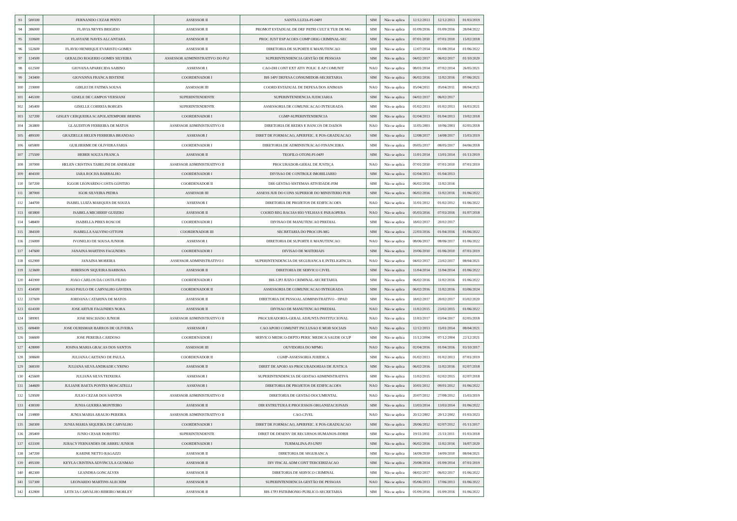| 93 | 500100 | FERNANDO CEZAR PINTO | ASSESSOR II | SANTA LUZIA-PJ-04PJ | SIM | Não se aplica | 12/12/2013 | 12/12/2013 | 01/03/2019 |
| 94 | 386000 | FLAVIA NEVES BRIGIDO | ASSESSOR II | PROMOT ESTADUAL DE DEF PATRI CULT E TUR DE MG | SIM | Não se aplica | 01/09/2016 | 01/09/2016 | 28/04/2022 |
| 95 | 310600 | FLAVIANE NAVES ALCANTARA | ASSESSOR II | PROC JUST ESP ACOES COMP ORIG CRIMINAL-SEC | SIM | Não se aplica | 07/01/2010 | 07/01/2010 | 15/02/2018 |
| 96 | 552600 | FLAVIO HENRIQUE EVARISTO GOMES | ASSESSOR II | DIRETORIA DE SUPORTE E MANUTENCAO | SIM | Não se aplica | 12/07/2014 | 01/08/2014 | 01/06/2022 |
| 97 | 124500 | GERALDO ROGERIO GOMES SILVEIRA | ASSESSOR ADMINISTRATIVO DO PGJ | SUPERINTENDENCIA GESTÃO DE PESSOAS | SIM | Não se aplica | 04/02/2017 | 06/02/2017 | 01/10/2020 |
| 98 | 612500 | GIOVANA APARECIDA SABINO | ASSESSOR I | CAO-DH CONT EXT ATIV POLIC E AP COMUNIT | NAO | Não se aplica | 08/01/2014 | 07/02/2014 | 26/05/2021 |
| 99 | 243400 | GIOVANNA FRANCA BISTENE | COORDENADOR I | BH-14PJ DEFESA CONSUMIDOR-SECRETARIA | SIM | Não se aplica | 06/02/2016 | 11/02/2016 | 07/06/2021 |
| 100 | 219000 | GIRLEI DE FATIMA SOUSA | ASSESSOR III | COORD ESTADUAL DE DEFESA DOS ANIMAIS | NAO | Não se aplica | 05/04/2011 | 05/04/2011 | 08/04/2021 |
| 101 | 445100 | GISELE DE CAMPOS VERSIANI | SUPERINTENDENTE | SUPERINTENDENCIA JUDICIARIA | SIM | Não se aplica | 04/02/2017 | 06/02/2017 | |
| 102 | 345400 | GISELLE CORREIA BORGES | SUPERINTENDENTE | ASSESSORIA DE COMUNICACAO INTEGRADA | SIM | Não se aplica | 01/02/2013 | 01/02/2013 | 16/03/2021 |
| 103 | 327200 | GISLEY CERQUEIRA SCAPOLATEMPORE BERNIS | COORDENADOR I | CGMP-SUPERINTENDENCIA | SIM | Não se aplica | 02/04/2013 | 01/04/2013 | 19/02/2018 |
| 104 | 263800 | GLAUDITON FERREIRA DE MATOS | ASSESSOR ADMINISTRATIVO II | DIRETORIA DE REDES E BANCOS DE DADOS | NAO | Não se aplica | 31/05/2003 | 10/06/2003 | 02/05/2018 |
| 105 | 489100 | GRAZIELLE HELEN FERREIRA BRANDAO | ASSESSOR I | DIRET DE FORMACAO, APERFEIC. E POS-GRADUACAO | SIM | Não se aplica | 12/08/2017 | 14/08/2017 | 15/03/2019 |
| 106 | 605800 | GUILHERME DE OLIVEIRA FARIA | COORDENADOR I | DIRETORIA DE ADMINISTRACAO FINANCEIRA | SIM | Não se aplica | 09/05/2017 | 08/05/2017 | 04/06/2018 |
| 107 | 275500 | HEBER SOUZA FRANCA | ASSESSOR II | TEOFILO OTONI-PJ-04PJ | SIM | Não se aplica | 11/01/2014 | 13/01/2014 | 01/11/2019 |
| 108 | 397000 | HELEN CRISTINA TABELINI DE ANDRADE | ASSESSOR ADMINISTRATIVO II | PROCURADOR-GERAL DE JUSTIÇA | NAO | Não se aplica | 07/01/2010 | 07/01/2010 | 07/01/2019 |
| 109 | 404100 | IARA ROCHA BARBALHO | COORDENADOR I | DIVISAO DE CONTROLE IMOBILIARIO | SIM | Não se aplica | 02/04/2013 | 01/04/2013 | |
| 110 | 507200 | IGGOR LEONARDO COSTA GONTIJO | COORDENADOR II | DIR GESTAO SISTEMAS ATIVIDADE-FIM | SIM | Não se aplica | 06/02/2016 | 11/02/2016 | |
| 111 | 387000 | IGOR SILVEIRA PEDRA | ASSESSOR III | ASSESS JUR DO CONS SUPERIOR DO MINISTERIO PUB | SIM | Não se aplica | 06/02/2016 | 11/02/2016 | 01/06/2022 |
| 112 | 344700 | ISABEL LUIZA MARQUES DE SOUZA | ASSESSOR I | DIRETORIA DE PROJETOS DE EDIFICACOES | NAO | Não se aplica | 31/01/2012 | 01/02/2012 | 01/06/2022 |
| 113 | 603800 | ISABELA MICHERIF GUDZIKI | ASSESSOR II | COORD REG BACIAS RIO VELHAS E PARAOPEBA | NAO | Não se aplica | 05/03/2016 | 07/03/2016 | 01/07/2018 |
| 114 | 548400 | ISABELLA PIRES ROSCOE | COORDENADOR I | DIVISAO DE MANUTENCAO PREDIAL | SIM | Não se aplica | 18/02/2017 | 20/02/2017 | |
| 115 | 384100 | ISABELLA SALVINO OTTONI | COORDENADOR III | SECRETARIA DO PROCON-MG | SIM | Não se aplica | 22/03/2016 | 01/04/2016 | 01/06/2022 |
| 116 | 216000 | IVONELIO DE SOUSA JUNIOR | ASSESSOR I | DIRETORIA DE SUPORTE E MANUTENCAO | NAO | Não se aplica | 08/06/2017 | 08/06/2017 | 01/06/2022 |
| 117 | 147600 | JANAINA MARTINS FAGUNDES | COORDENADOR I | DIVISAO DE MATERIAIS | SIM | Não se aplica | 19/06/2010 | 01/06/2010 | 07/01/2019 |
| 118 | 652900 | JANAINA MOREIRA | ASSESSOR ADMINISTRATIVO I | SUPERINTENDENCIA DE SEGURANCA E INTELIGENCIA | NAO | Não se aplica | 04/02/2017 | 23/02/2017 | 08/04/2021 |
| 119 | 323600 | JEBERSON SIQUEIRA BARBOSA | ASSESSOR II | DIRETORIA DE SERVICO CIVEL | SIM | Não se aplica | 11/04/2014 | 11/04/2014 | 01/06/2022 |
| 120 | 441900 | JOAO CARLOS DA COSTA FILHO | COORDENADOR I | BH-12PJ JUIZO CRIMINAL-SECRETARIA | SIM | Não se aplica | 06/02/2016 | 11/02/2016 | 01/06/2022 |
| 121 | 434500 | JOAO PAULO DE CARVALHO GAVIDIA | COORDENADOR II | ASSESSORIA DE COMUNICACAO INTEGRADA | SIM | Não se aplica | 06/02/2016 | 11/02/2016 | 03/06/2024 |
| 122 | 337600 | JORDANA CATARINA DE MATOS | ASSESSOR II | DIRETORIA DE PESSOAL ADMINISTRATIVO - DPAD | SIM | Não se aplica | 18/02/2017 | 20/02/2017 | 03/02/2020 |
| 123 | 614100 | JOSE ARTUR FAGUNDES NORA | ASSESSOR II | DIVISAO DE MANUTENCAO PREDIAL | NAO | Não se aplica | 11/02/2015 | 23/02/2015 | 01/06/2022 |
| 124 | 589901 | JOSE MACHADO JUNIOR | ASSESSOR ADMINISTRATIVO II | PROCURADORIA-GERAL ADJUNTA INSTITUCIONAL | NAO | Não se aplica | 11/03/2017 | 03/04/2017 | 02/05/2018 |
| 125 | 608400 | JOSE OURISMAR BARROS DE OLIVEIRA | ASSESSOR I | CAO APOIO COMUNIT INCLUSAO E MOB SOCIAIS | NAO | Não se aplica | 12/12/2013 | 15/01/2014 | 08/04/2021 |
| 126 | 166600 | JOSE PEREIRA CARDOSO | COORDENADOR I | SERVICO MEDICO-DEPTO PERIC MEDICA SAUDE OCUP | SIM | Não se aplica | 11/12/2004 | 07/12/2004 | 22/12/2021 |
| 127 | 428000 | JOSINA MARIA GRACAS DOS SANTOS | ASSESSOR III | OUVIDORIA DO MPMG | NAO | Não se aplica | 02/04/2016 | 01/04/2016 | 03/10/2017 |
| 128 | 308600 | JULIANA CAETANO DE PAULA | COORDENADOR II | CGMP-ASSESSORIA JURIDICA | SIM | Não se aplica | 01/02/2013 | 01/02/2013 | 07/01/2019 |
| 129 | 368100 | JULIANA SILVA ANDRADE CYRINO | ASSESSOR II | DIRET DE APOIO AS PROCURADORIAS DE JUSTICA | SIM | Não se aplica | 06/02/2016 | 11/02/2016 | 02/07/2018 |
| 130 | 425600 | JULIANA SILVA TEIXEIRA | ASSESSOR I | SUPERINTENDENCIA DE GESTAO ADMINISTRATIVA | SIM | Não se aplica | 11/02/2015 | 02/02/2015 | 02/07/2018 |
| 131 | 344600 | JULIANE BAETA PONTES MOSCATELLI | ASSESSOR I | DIRETORIA DE PROJETOS DE EDIFICACOES | NAO | Não se aplica | 10/01/2012 | 09/01/2012 | 01/06/2022 |
| 132 | 529500 | JULIO CEZAR DOS SANTOS | ASSESSOR ADMINISTRATIVO II | DIRETORIA DE GESTAO DOCUMENTAL | NAO | Não se aplica | 20/07/2012 | 27/08/2012 | 15/03/2019 |
| 133 | 438100 | JUNIA GUERRA MONTEIRO | ASSESSOR II | DIR ESTRUTURA E PROCESSOS ORGANIZACIONAIS | SIM | Não se aplica | 13/03/2014 | 13/03/2014 | 01/06/2022 |
| 134 | 219800 | JUNIA MARIA ARAUJO PEREIRA | ASSESSOR ADMINISTRATIVO II | CAO-CIVEL | NAO | Não se aplica | 20/12/2002 | 20/12/2002 | 01/03/2023 |
| 135 | 260300 | JUNIA MARIA SIQUEIRA DE CARVALHO | COORDENADOR I | DIRET DE FORMACAO, APERFEIC. E POS-GRADUACAO | SIM | Não se aplica | 28/06/2012 | 02/07/2012 | 01/11/2017 |
| 136 | 285400 | JUNIO CESAR DOROTEU | SUPERINTENDENTE | DIRET DE DESENV DE RECURSOS HUMANOS-DDRH | SIM | Não se aplica | 19/11/2011 | 21/11/2011 | 01/03/2018 |
| 137 | 633100 | JURACY FERNANDES DE ABREU JUNIOR | COORDENADOR I | TURMALINA-PJ-UNPJ | SIM | Não se aplica | 06/02/2016 | 11/02/2016 | 16/07/2020 |
| 138 | 347200 | KARINE NETTO RAGAZZI | ASSESSOR II | DIRETORIA DE SEGURANCA | SIM | Não se aplica | 14/09/2010 | 14/09/2010 | 08/04/2021 |
| 139 | 495100 | KEYLA CRISTINA ADVINCULA GUSMAO | ASSESSOR II | DIV FISCAL ADM CONT TERCEIRIZACAO | SIM | Não se aplica | 29/08/2014 | 01/09/2014 | 07/01/2019 |
| 140 | 482300 | LEANDRA GONCALVES | ASSESSOR II | DIRETORIA DE SERVICO CRIMINAL | SIM | Não se aplica | 04/02/2017 | 06/02/2017 | 01/06/2022 |
| 141 | 557300 | LEONARDO MARTINS ALECRIM | ASSESSOR II | SUPERINTENDENCIA GESTÃO DE PESSOAS | NAO | Não se aplica | 05/06/2013 | 17/06/2013 | 01/06/2022 |
| 142 | 432800 | LETICIA CARVALHO RIBEIRO MORLEY | ASSESSOR II | BH-17PJ PATRIMONIO PUBLICO-SECRETARIA | SIM | Não se aplica | 01/09/2016 | 01/09/2016 | 01/06/2022 |